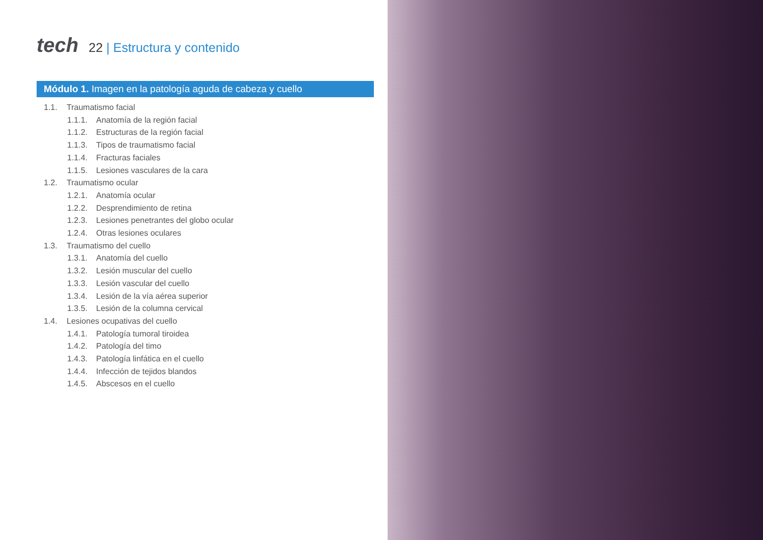tech
22 | Estructura y contenido
Módulo 1. Imagen en la patología aguda de cabeza y cuello
1.1. Traumatismo facial
1.1.1. Anatomía de la región facial
1.1.2. Estructuras de la región facial
1.1.3. Tipos de traumatismo facial
1.1.4. Fracturas faciales
1.1.5. Lesiones vasculares de la cara
1.2. Traumatismo ocular
1.2.1. Anatomía ocular
1.2.2. Desprendimiento de retina
1.2.3. Lesiones penetrantes del globo ocular
1.2.4. Otras lesiones oculares
1.3. Traumatismo del cuello
1.3.1. Anatomía del cuello
1.3.2. Lesión muscular del cuello
1.3.3. Lesión vascular del cuello
1.3.4. Lesión de la vía aérea superior
1.3.5. Lesión de la columna cervical
1.4. Lesiones ocupativas del cuello
1.4.1. Patología tumoral tiroidea
1.4.2. Patología del timo
1.4.3. Patología linfática en el cuello
1.4.4. Infección de tejidos blandos
1.4.5. Abscesos en el cuello